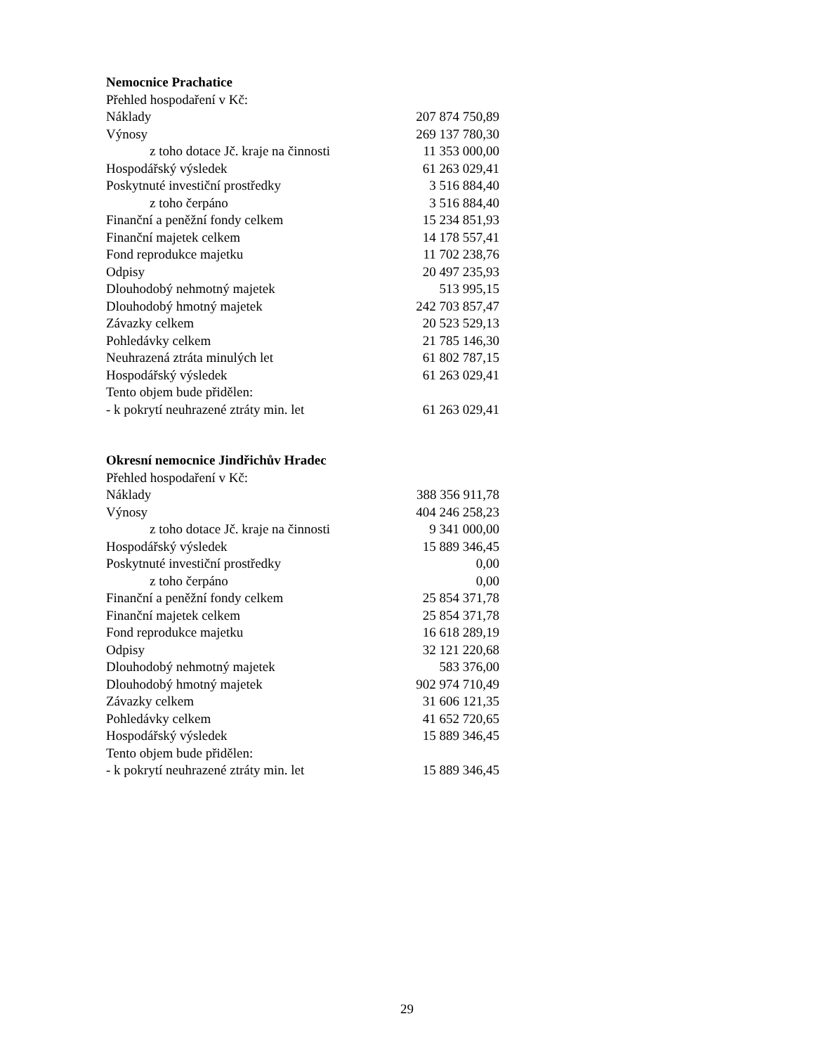Nemocnice Prachatice
| Přehled hospodaření v Kč: | |
| Náklady | 207 874 750,89 |
| Výnosy | 269 137 780,30 |
| z toho dotace Jč. kraje na činnosti | 11 353 000,00 |
| Hospodářský výsledek | 61 263 029,41 |
| Poskytnuté investiční prostředky | 3 516 884,40 |
| z toho čerpáno | 3 516 884,40 |
| Finanční a peněžní fondy celkem | 15 234 851,93 |
| Finanční majetek celkem | 14 178 557,41 |
| Fond reprodukce majetku | 11 702 238,76 |
| Odpisy | 20 497 235,93 |
| Dlouhodobý nehmotný majetek | 513 995,15 |
| Dlouhodobý hmotný majetek | 242 703 857,47 |
| Závazky celkem | 20 523 529,13 |
| Pohledávky celkem | 21 785 146,30 |
| Neuhrazená ztráta minulých let | 61 802 787,15 |
| Hospodářský výsledek | 61 263 029,41 |
| Tento objem bude přidělen: | |
| - k pokrytí neuhrazené ztráty min. let | 61 263 029,41 |
Okresní nemocnice Jindřichův Hradec
| Přehled hospodaření v Kč: | |
| Náklady | 388 356 911,78 |
| Výnosy | 404 246 258,23 |
| z toho dotace Jč. kraje na činnosti | 9 341 000,00 |
| Hospodářský výsledek | 15 889 346,45 |
| Poskytnuté investiční prostředky | 0,00 |
| z toho čerpáno | 0,00 |
| Finanční a peněžní fondy celkem | 25 854 371,78 |
| Finanční majetek celkem | 25 854 371,78 |
| Fond reprodukce majetku | 16 618 289,19 |
| Odpisy | 32 121 220,68 |
| Dlouhodobý nehmotný majetek | 583 376,00 |
| Dlouhodobý hmotný majetek | 902 974 710,49 |
| Závazky celkem | 31 606 121,35 |
| Pohledávky celkem | 41 652 720,65 |
| Hospodářský výsledek | 15 889 346,45 |
| Tento objem bude přidělen: | |
| - k pokrytí neuhrazené ztráty min. let | 15 889 346,45 |
29